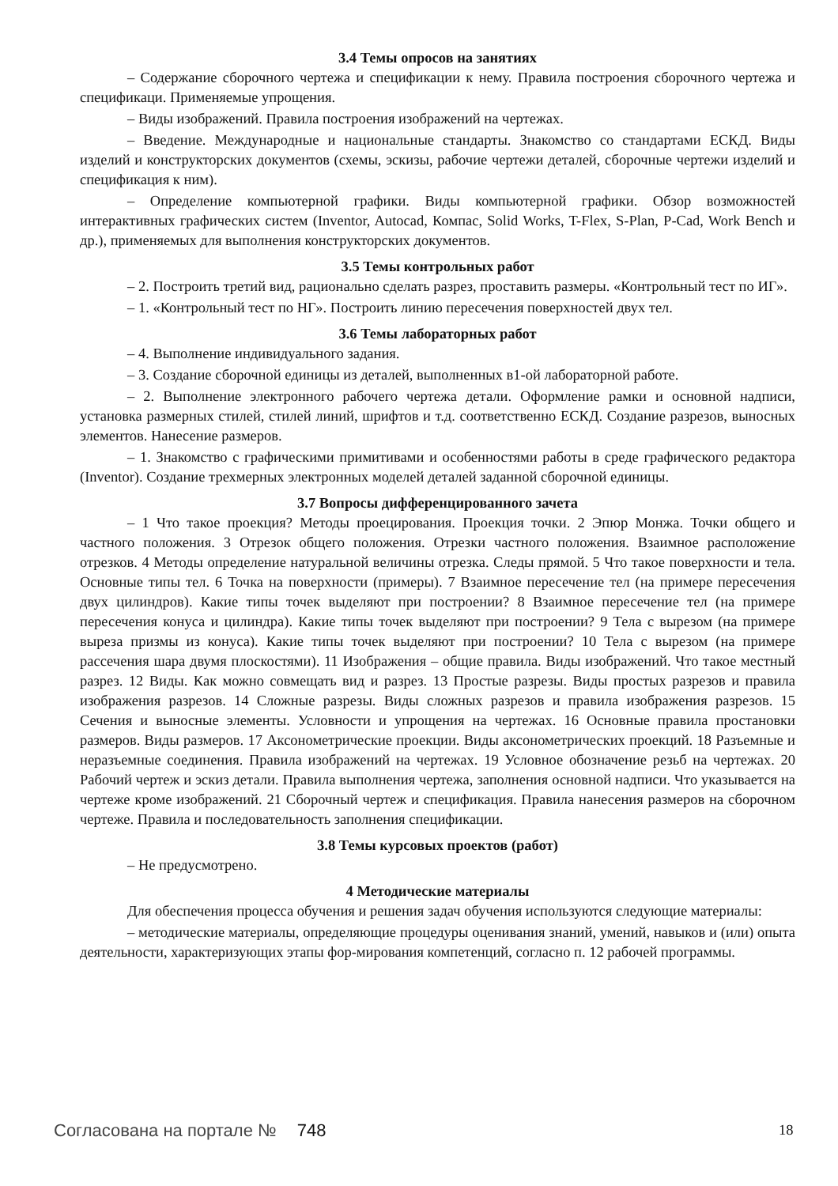3.4 Темы опросов на занятиях
– Содержание сборочного чертежа и спецификации к нему. Правила построения сборочного чертежа и спецификаци. Применяемые упрощения.
– Виды изображений. Правила построения изображений на чертежах.
– Введение. Международные и национальные стандарты. Знакомство со стандартами ЕСКД. Виды изделий и конструкторских документов (схемы, эскизы, рабочие чертежи деталей, сборочные чертежи изделий и спецификация к ним).
– Определение компьютерной графики. Виды компьютерной графики. Обзор возможностей интерактивных графических систем (Inventor, Autocad, Компас, Solid Works, T-Flex, S-Plan, P-Cad, Work Bench и др.), применяемых для выполнения конструкторских документов.
3.5 Темы контрольных работ
– 2. Построить третий вид, рационально сделать разрез, проставить размеры. «Контрольный тест по ИГ».
– 1. «Контрольный тест по НГ». Построить линию пересечения поверхностей двух тел.
3.6 Темы лабораторных работ
– 4. Выполнение индивидуального задания.
– 3. Создание сборочной единицы из деталей, выполненных в1-ой лабораторной работе.
– 2. Выполнение электронного рабочего чертежа детали. Оформление рамки и основной надписи, установка размерных стилей, стилей линий, шрифтов и т.д. соответственно ЕСКД. Создание разрезов, выносных элементов. Нанесение размеров.
– 1. Знакомство с графическими примитивами и особенностями работы в среде графического редактора (Inventor). Создание трехмерных электронных моделей деталей заданной сборочной единицы.
3.7 Вопросы дифференцированного зачета
– 1 Что такое проекция? Методы проецирования. Проекция точки. 2 Эпюр Монжа. Точки общего и частного положения. 3 Отрезок общего положения. Отрезки частного положения. Взаимное расположение отрезков. 4 Методы определение натуральной величины отрезка. Следы прямой. 5 Что такое поверхности и тела. Основные типы тел. 6 Точка на поверхности (примеры). 7 Взаимное пересечение тел (на примере пересечения двух цилиндров). Какие типы точек выделяют при построении? 8 Взаимное пересечение тел (на примере пересечения конуса и цилиндра). Какие типы точек выделяют при построении? 9 Тела с вырезом (на примере выреза призмы из конуса). Какие типы точек выделяют при построении? 10 Тела с вырезом (на примере рассечения шара двумя плоскостями). 11 Изображения – общие правила. Виды изображений. Что такое местный разрез. 12 Виды. Как можно совмещать вид и разрез. 13 Простые разрезы. Виды простых разрезов и правила изображения разрезов. 14 Сложные разрезы. Виды сложных разрезов и правила изображения разрезов. 15 Сечения и выносные элементы. Условности и упрощения на чертежах. 16 Основные правила простановки размеров. Виды размеров. 17 Аксонометрические проекции. Виды аксонометрических проекций. 18 Разъемные и неразъемные соединения. Правила изображений на чертежах. 19 Условное обозначение резьб на чертежах. 20 Рабочий чертеж и эскиз детали. Правила выполнения чертежа, заполнения основной надписи. Что указывается на чертеже кроме изображений. 21 Сборочный чертеж и спецификация. Правила нанесения размеров на сборочном чертеже. Правила и последовательность заполнения спецификации.
3.8 Темы курсовых проектов (работ)
– Не предусмотрено.
4 Методические материалы
Для обеспечения процесса обучения и решения задач обучения используются следующие материалы:
– методические материалы, определяющие процедуры оценивания знаний, умений, навыков и (или) опыта деятельности, характеризующих этапы фор-мирования компетенций, согласно п. 12 рабочей программы.
Согласована на портале № 748 18